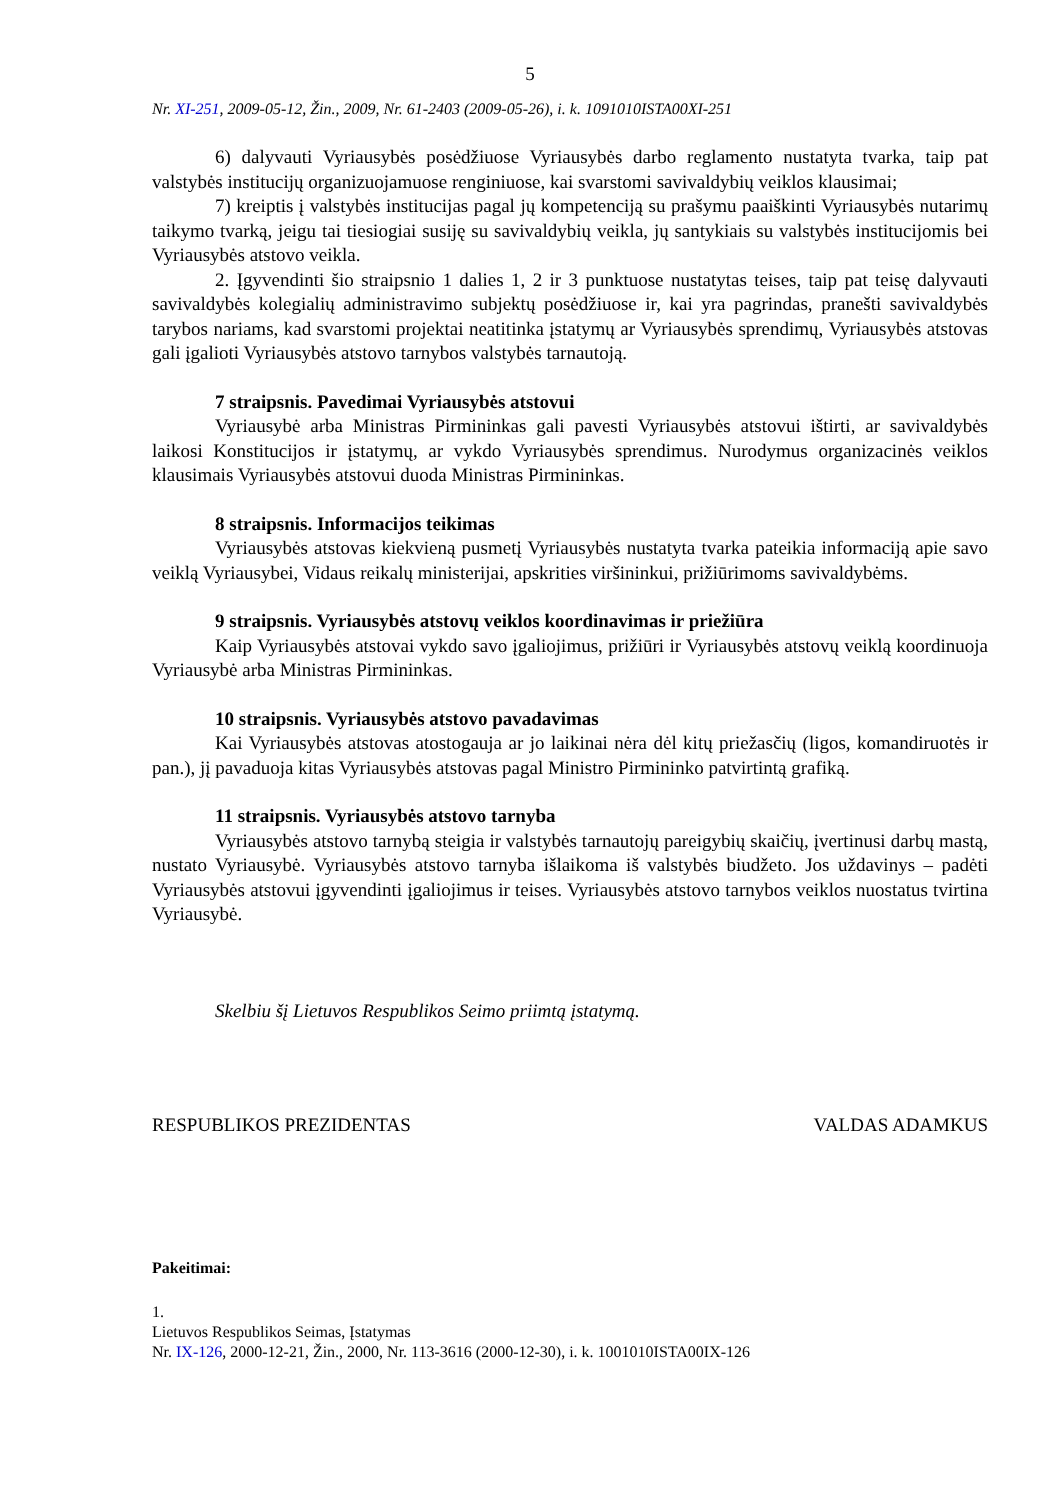5
Nr. XI-251, 2009-05-12, Žin., 2009, Nr. 61-2403 (2009-05-26), i. k. 1091010ISTA00XI-251
6) dalyvauti Vyriausybės posėdžiuose Vyriausybės darbo reglamento nustatyta tvarka, taip pat valstybės institucijų organizuojamuose renginiuose, kai svarstomi savivaldybių veiklos klausimai;
7) kreiptis į valstybės institucijas pagal jų kompetenciją su prašymu paaiškinti Vyriausybės nutarimų taikymo tvarką, jeigu tai tiesiogiai susiję su savivaldybių veikla, jų santykiais su valstybės institucijomis bei Vyriausybės atstovo veikla.
2. Įgyvendinti šio straipsnio 1 dalies 1, 2 ir 3 punktuose nustatytas teises, taip pat teisę dalyvauti savivaldybės kolegialių administravimo subjektų posėdžiuose ir, kai yra pagrindas, pranešti savivaldybės tarybos nariams, kad svarstomi projektai neatitinka įstatymų ar Vyriausybės sprendimų, Vyriausybės atstovas gali įgalioti Vyriausybės atstovo tarnybos valstybės tarnautoją.
7 straipsnis. Pavedimai Vyriausybės atstovui
Vyriausybė arba Ministras Pirmininkas gali pavesti Vyriausybės atstovui ištirti, ar savivaldybės laikosi Konstitucijos ir įstatymų, ar vykdo Vyriausybės sprendimus. Nurodymus organizacinės veiklos klausimais Vyriausybės atstovui duoda Ministras Pirmininkas.
8 straipsnis. Informacijos teikimas
Vyriausybės atstovas kiekvieną pusmetį Vyriausybės nustatyta tvarka pateikia informaciją apie savo veiklą Vyriausybei, Vidaus reikalų ministerijai, apskrities viršininkui, prižiūrimoms savivaldybėms.
9 straipsnis. Vyriausybės atstovų veiklos koordinavimas ir priežiūra
Kaip Vyriausybės atstovai vykdo savo įgaliojimus, prižiūri ir Vyriausybės atstovų veiklą koordinuoja Vyriausybė arba Ministras Pirmininkas.
10 straipsnis. Vyriausybės atstovo pavadavimas
Kai Vyriausybės atstovas atostogauja ar jo laikinai nėra dėl kitų priežasčių (ligos, komandiruotės ir pan.), jį pavaduoja kitas Vyriausybės atstovas pagal Ministro Pirmininko patvirtintą grafiką.
11 straipsnis. Vyriausybės atstovo tarnyba
Vyriausybės atstovo tarnybą steigia ir valstybės tarnautojų pareigybių skaičių, įvertinusi darbų mastą, nustato Vyriausybė. Vyriausybės atstovo tarnyba išlaikoma iš valstybės biudžeto. Jos uždavinys – padėti Vyriausybės atstovui įgyvendinti įgaliojimus ir teises. Vyriausybės atstovo tarnybos veiklos nuostatus tvirtina Vyriausybė.
Skelbiu šį Lietuvos Respublikos Seimo priimtą įstatymą.
RESPUBLIKOS PREZIDENTAS VALDAS ADAMKUS
Pakeitimai:
1.
Lietuvos Respublikos Seimas, Įstatymas
Nr. IX-126, 2000-12-21, Žin., 2000, Nr. 113-3616 (2000-12-30), i. k. 1001010ISTA00IX-126